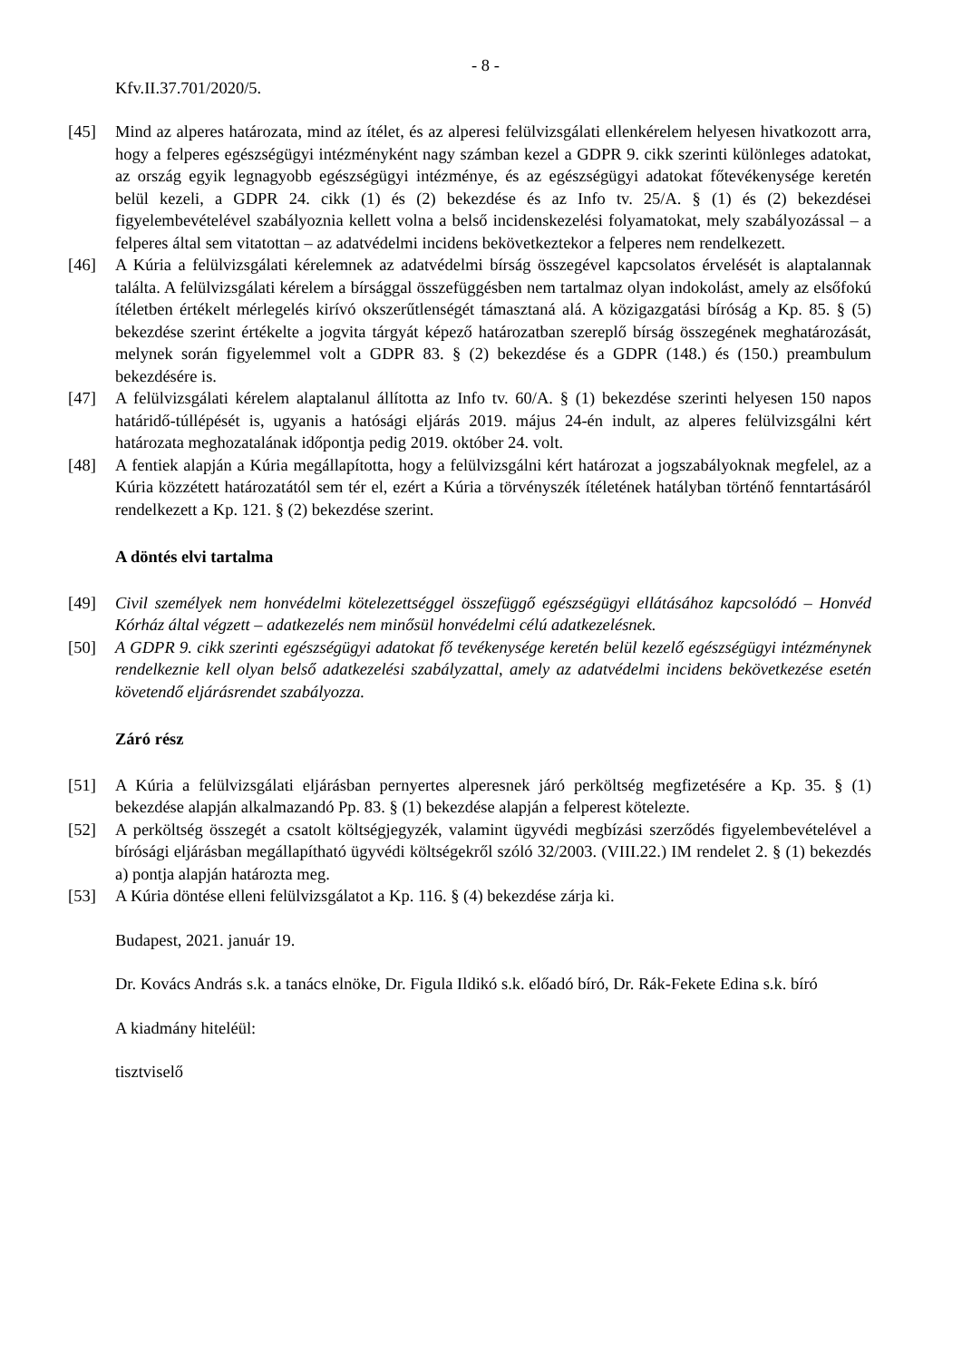- 8 -
Kfv.II.37.701/2020/5.
[45] Mind az alperes határozata, mind az ítélet, és az alperesi felülvizsgálati ellenkérelem helyesen hivatkozott arra, hogy a felperes egészségügyi intézményként nagy számban kezel a GDPR 9. cikk szerinti különleges adatokat, az ország egyik legnagyobb egészségügyi intézménye, és az egészségügyi adatokat főtevékenysége keretén belül kezeli, a GDPR 24. cikk (1) és (2) bekezdése és az Info tv. 25/A. § (1) és (2) bekezdései figyelembevételével szabályoznia kellett volna a belső incidenskezelési folyamatokat, mely szabályozással – a felperes által sem vitatottan – az adatvédelmi incidens bekövetkeztekor a felperes nem rendelkezett.
[46] A Kúria a felülvizsgálati kérelemnek az adatvédelmi bírság összegével kapcsolatos érvelését is alaptalannak találta. A felülvizsgálati kérelem a bírsággal összefüggésben nem tartalmaz olyan indokolást, amely az elsőfokú ítéletben értékelt mérlegelés kirívó okszerűtlenségét támasztaná alá. A közigazgatási bíróság a Kp. 85. § (5) bekezdése szerint értékelte a jogvita tárgyát képező határozatban szereplő bírság összegének meghatározását, melynek során figyelemmel volt a GDPR 83. § (2) bekezdése és a GDPR (148.) és (150.) preambulum bekezdésére is.
[47] A felülvizsgálati kérelem alaptalanul állította az Info tv. 60/A. § (1) bekezdése szerinti helyesen 150 napos határidő-túllépését is, ugyanis a hatósági eljárás 2019. május 24-én indult, az alperes felülvizsgálni kért határozata meghozatalának időpontja pedig 2019. október 24. volt.
[48] A fentiek alapján a Kúria megállapította, hogy a felülvizsgálni kért határozat a jogszabályoknak megfelel, az a Kúria közzétett határozatától sem tér el, ezért a Kúria a törvényszék ítéletének hatályban történő fenntartásáról rendelkezett a Kp. 121. § (2) bekezdése szerint.
A döntés elvi tartalma
[49] Civil személyek nem honvédelmi kötelezettséggel összefüggő egészségügyi ellátásához kapcsolódó – Honvéd Kórház által végzett – adatkezelés nem minősül honvédelmi célú adatkezelésnek.
[50] A GDPR 9. cikk szerinti egészségügyi adatokat fő tevékenysége keretén belül kezelő egészségügyi intézménynek rendelkeznie kell olyan belső adatkezelési szabályzattal, amely az adatvédelmi incidens bekövetkezése esetén követendő eljárásrendet szabályozza.
Záró rész
[51] A Kúria a felülvizsgálati eljárásban pernyertes alperesnek járó perköltség megfizetésére a Kp. 35. § (1) bekezdése alapján alkalmazandó Pp. 83. § (1) bekezdése alapján a felperest kötelezte.
[52] A perköltség összegét a csatolt költségjegyzék, valamint ügyvédi megbízási szerződés figyelembevételével a bírósági eljárásban megállapítható ügyvédi költségekről szóló 32/2003. (VIII.22.) IM rendelet 2. § (1) bekezdés a) pontja alapján határozta meg.
[53] A Kúria döntése elleni felülvizsgálatot a Kp. 116. § (4) bekezdése zárja ki.
Budapest, 2021. január 19.
Dr. Kovács András s.k. a tanács elnöke, Dr. Figula Ildikó s.k. előadó bíró, Dr. Rák-Fekete Edina s.k. bíró
A kiadmány hiteléül:
tisztviselő